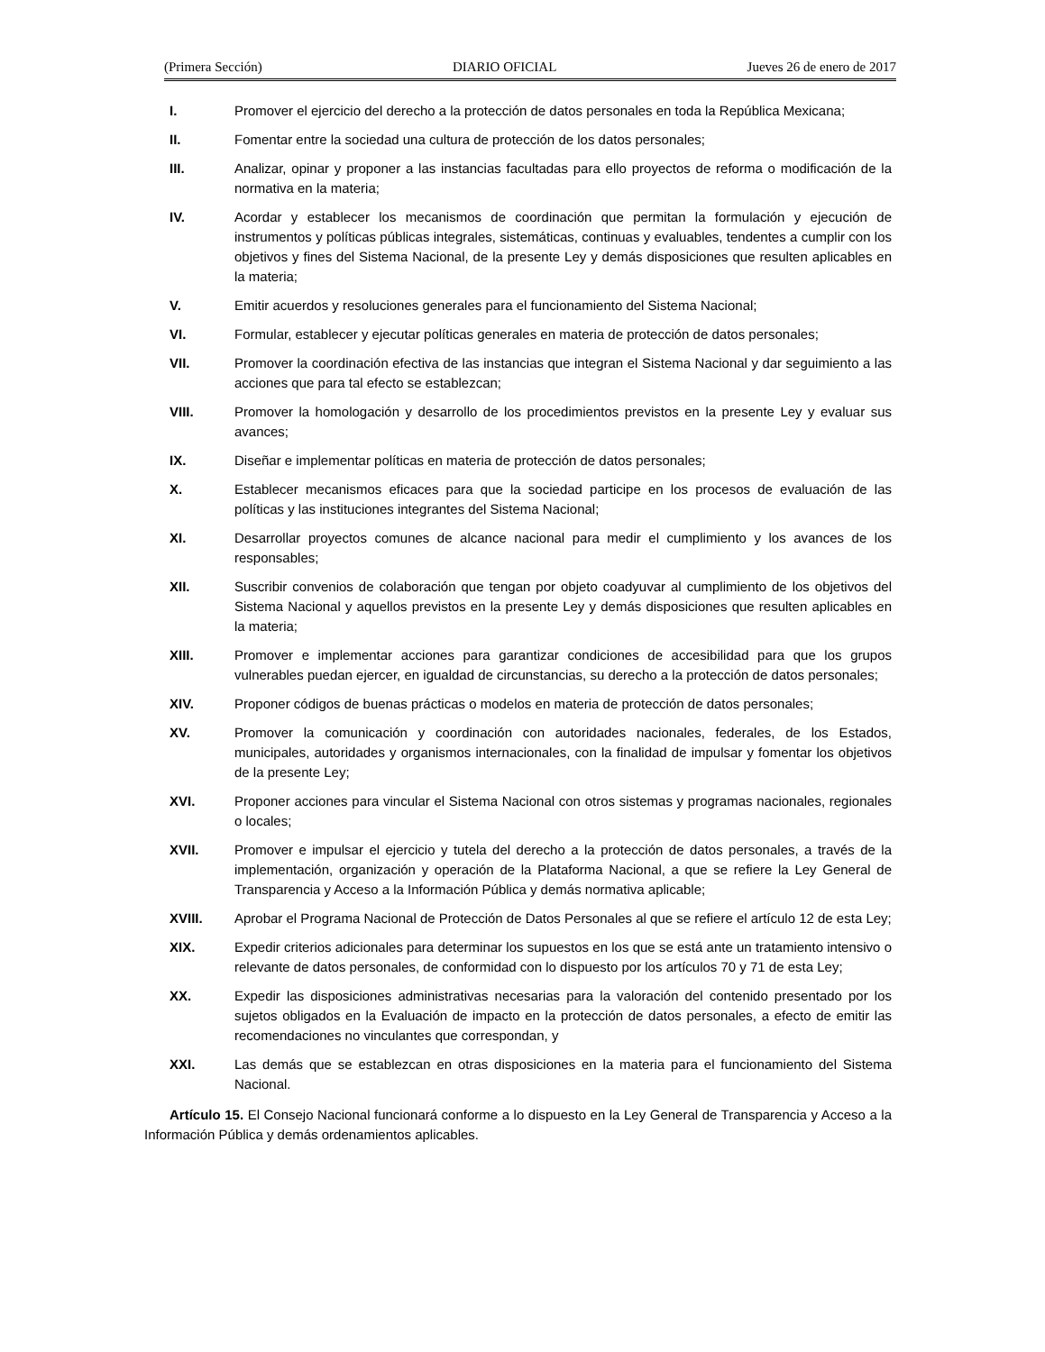(Primera Sección) DIARIO OFICIAL Jueves 26 de enero de 2017
I. Promover el ejercicio del derecho a la protección de datos personales en toda la República Mexicana;
II. Fomentar entre la sociedad una cultura de protección de los datos personales;
III. Analizar, opinar y proponer a las instancias facultadas para ello proyectos de reforma o modificación de la normativa en la materia;
IV. Acordar y establecer los mecanismos de coordinación que permitan la formulación y ejecución de instrumentos y políticas públicas integrales, sistemáticas, continuas y evaluables, tendentes a cumplir con los objetivos y fines del Sistema Nacional, de la presente Ley y demás disposiciones que resulten aplicables en la materia;
V. Emitir acuerdos y resoluciones generales para el funcionamiento del Sistema Nacional;
VI. Formular, establecer y ejecutar políticas generales en materia de protección de datos personales;
VII. Promover la coordinación efectiva de las instancias que integran el Sistema Nacional y dar seguimiento a las acciones que para tal efecto se establezcan;
VIII. Promover la homologación y desarrollo de los procedimientos previstos en la presente Ley y evaluar sus avances;
IX. Diseñar e implementar políticas en materia de protección de datos personales;
X. Establecer mecanismos eficaces para que la sociedad participe en los procesos de evaluación de las políticas y las instituciones integrantes del Sistema Nacional;
XI. Desarrollar proyectos comunes de alcance nacional para medir el cumplimiento y los avances de los responsables;
XII. Suscribir convenios de colaboración que tengan por objeto coadyuvar al cumplimiento de los objetivos del Sistema Nacional y aquellos previstos en la presente Ley y demás disposiciones que resulten aplicables en la materia;
XIII. Promover e implementar acciones para garantizar condiciones de accesibilidad para que los grupos vulnerables puedan ejercer, en igualdad de circunstancias, su derecho a la protección de datos personales;
XIV. Proponer códigos de buenas prácticas o modelos en materia de protección de datos personales;
XV. Promover la comunicación y coordinación con autoridades nacionales, federales, de los Estados, municipales, autoridades y organismos internacionales, con la finalidad de impulsar y fomentar los objetivos de la presente Ley;
XVI. Proponer acciones para vincular el Sistema Nacional con otros sistemas y programas nacionales, regionales o locales;
XVII. Promover e impulsar el ejercicio y tutela del derecho a la protección de datos personales, a través de la implementación, organización y operación de la Plataforma Nacional, a que se refiere la Ley General de Transparencia y Acceso a la Información Pública y demás normativa aplicable;
XVIII. Aprobar el Programa Nacional de Protección de Datos Personales al que se refiere el artículo 12 de esta Ley;
XIX. Expedir criterios adicionales para determinar los supuestos en los que se está ante un tratamiento intensivo o relevante de datos personales, de conformidad con lo dispuesto por los artículos 70 y 71 de esta Ley;
XX. Expedir las disposiciones administrativas necesarias para la valoración del contenido presentado por los sujetos obligados en la Evaluación de impacto en la protección de datos personales, a efecto de emitir las recomendaciones no vinculantes que correspondan, y
XXI. Las demás que se establezcan en otras disposiciones en la materia para el funcionamiento del Sistema Nacional.
Artículo 15. El Consejo Nacional funcionará conforme a lo dispuesto en la Ley General de Transparencia y Acceso a la Información Pública y demás ordenamientos aplicables.